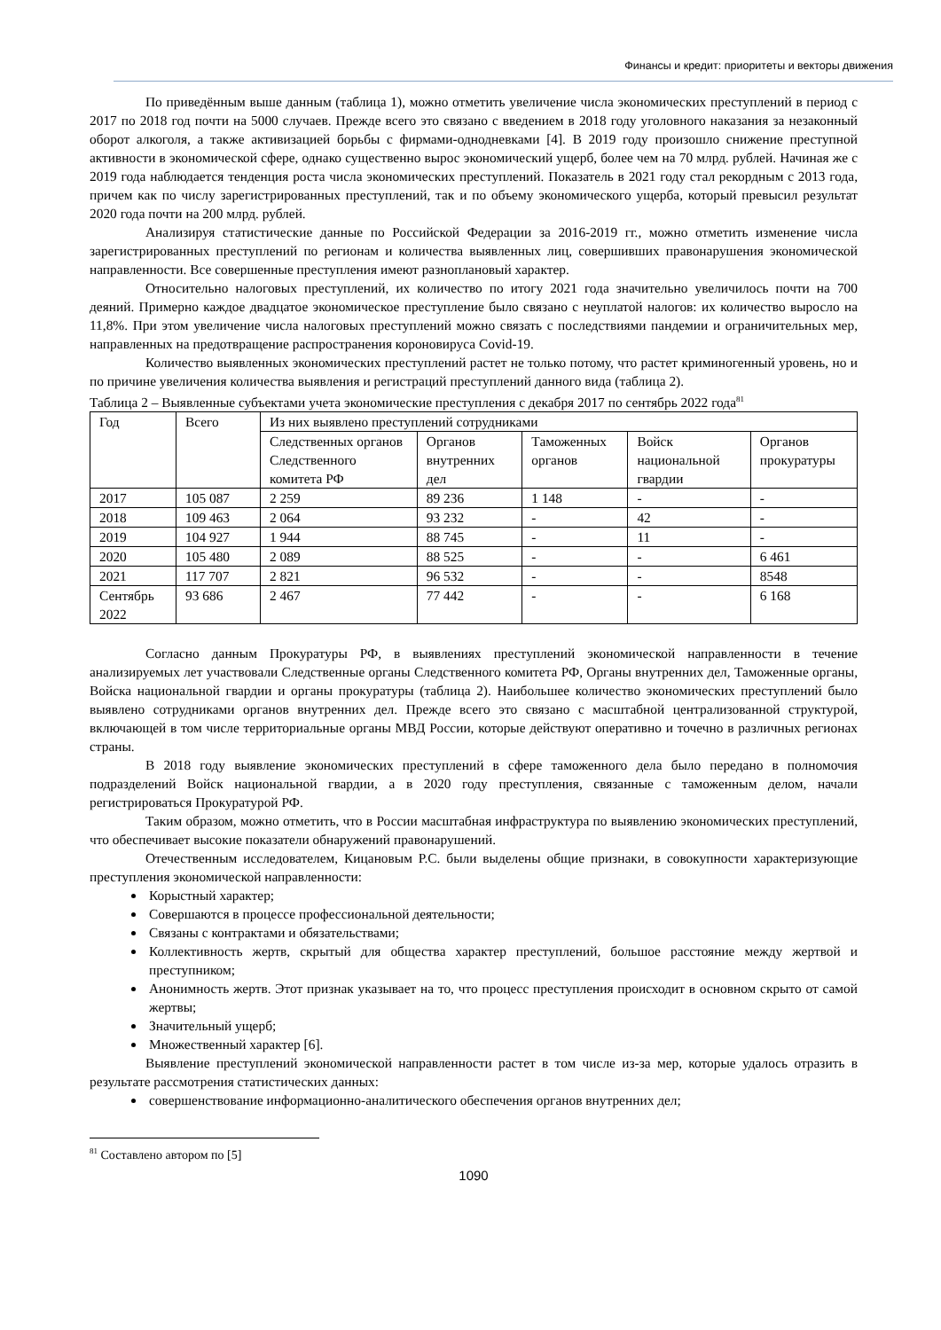Финансы и кредит: приоритеты и векторы движения
По приведённым выше данным (таблица 1), можно отметить увеличение числа экономических преступлений в период с 2017 по 2018 год почти на 5000 случаев. Прежде всего это связано с введением в 2018 году уголовного наказания за незаконный оборот алкоголя, а также активизацией борьбы с фирмами-однодневками [4]. В 2019 году произошло снижение преступной активности в экономической сфере, однако существенно вырос экономический ущерб, более чем на 70 млрд. рублей. Начиная же с 2019 года наблюдается тенденция роста числа экономических преступлений. Показатель в 2021 году стал рекордным с 2013 года, причем как по числу зарегистрированных преступлений, так и по объему экономического ущерба, который превысил результат 2020 года почти на 200 млрд. рублей.
Анализируя статистические данные по Российской Федерации за 2016-2019 гг., можно отметить изменение числа зарегистрированных преступлений по регионам и количества выявленных лиц, совершивших правонарушения экономической направленности. Все совершенные преступления имеют разноплановый характер.
Относительно налоговых преступлений, их количество по итогу 2021 года значительно увеличилось почти на 700 деяний. Примерно каждое двадцатое экономическое преступление было связано с неуплатой налогов: их количество выросло на 11,8%. При этом увеличение числа налоговых преступлений можно связать с последствиями пандемии и ограничительных мер, направленных на предотвращение распространения короновируса Covid-19.
Количество выявленных экономических преступлений растет не только потому, что растет криминогенный уровень, но и по причине увеличения количества выявления и регистраций преступлений данного вида (таблица 2).
Таблица 2 – Выявленные субъектами учета экономические преступления с декабря 2017 по сентябрь 2022 года<sup>81</sup>
| Год | Всего | Из них выявлено преступлений сотрудниками | | | | |
| | | Следственных органов Следственного комитета РФ | Органов внутренних дел | Таможенных органов | Войск национальной гвардии | Органов прокуратуры |
| 2017 | 105 087 | 2 259 | 89 236 | 1 148 | - | - |
| 2018 | 109 463 | 2 064 | 93 232 | - | 42 | - |
| 2019 | 104 927 | 1 944 | 88 745 | - | 11 | - |
| 2020 | 105 480 | 2 089 | 88 525 | - | - | 6 461 |
| 2021 | 117 707 | 2 821 | 96 532 | - | - | 8548 |
| Сентябрь 2022 | 93 686 | 2 467 | 77 442 | - | - | 6 168 |
Согласно данным Прокуратуры РФ, в выявлениях преступлений экономической направленности в течение анализируемых лет участвовали Следственные органы Следственного комитета РФ, Органы внутренних дел, Таможенные органы, Войска национальной гвардии и органы прокуратуры (таблица 2). Наибольшее количество экономических преступлений было выявлено сотрудниками органов внутренних дел. Прежде всего это связано с масштабной централизованной структурой, включающей в том числе территориальные органы МВД России, которые действуют оперативно и точечно в различных регионах страны.
В 2018 году выявление экономических преступлений в сфере таможенного дела было передано в полномочия подразделений Войск национальной гвардии, а в 2020 году преступления, связанные с таможенным делом, начали регистрироваться Прокуратурой РФ.
Таким образом, можно отметить, что в России масштабная инфраструктура по выявлению экономических преступлений, что обеспечивает высокие показатели обнаружений правонарушений.
Отечественным исследователем, Кицановым Р.С. были выделены общие признаки, в совокупности характеризующие преступления экономической направленности:
Корыстный характер;
Совершаются в процессе профессиональной деятельности;
Связаны с контрактами и обязательствами;
Коллективность жертв, скрытый для общества характер преступлений, большое расстояние между жертвой и преступником;
Анонимность жертв. Этот признак указывает на то, что процесс преступления происходит в основном скрыто от самой жертвы;
Значительный ущерб;
Множественный характер [6].
Выявление преступлений экономической направленности растет в том числе из-за мер, которые удалось отразить в результате рассмотрения статистических данных:
совершенствование информационно-аналитического обеспечения органов внутренних дел;
<sup>81</sup> Составлено автором по [5]
1090